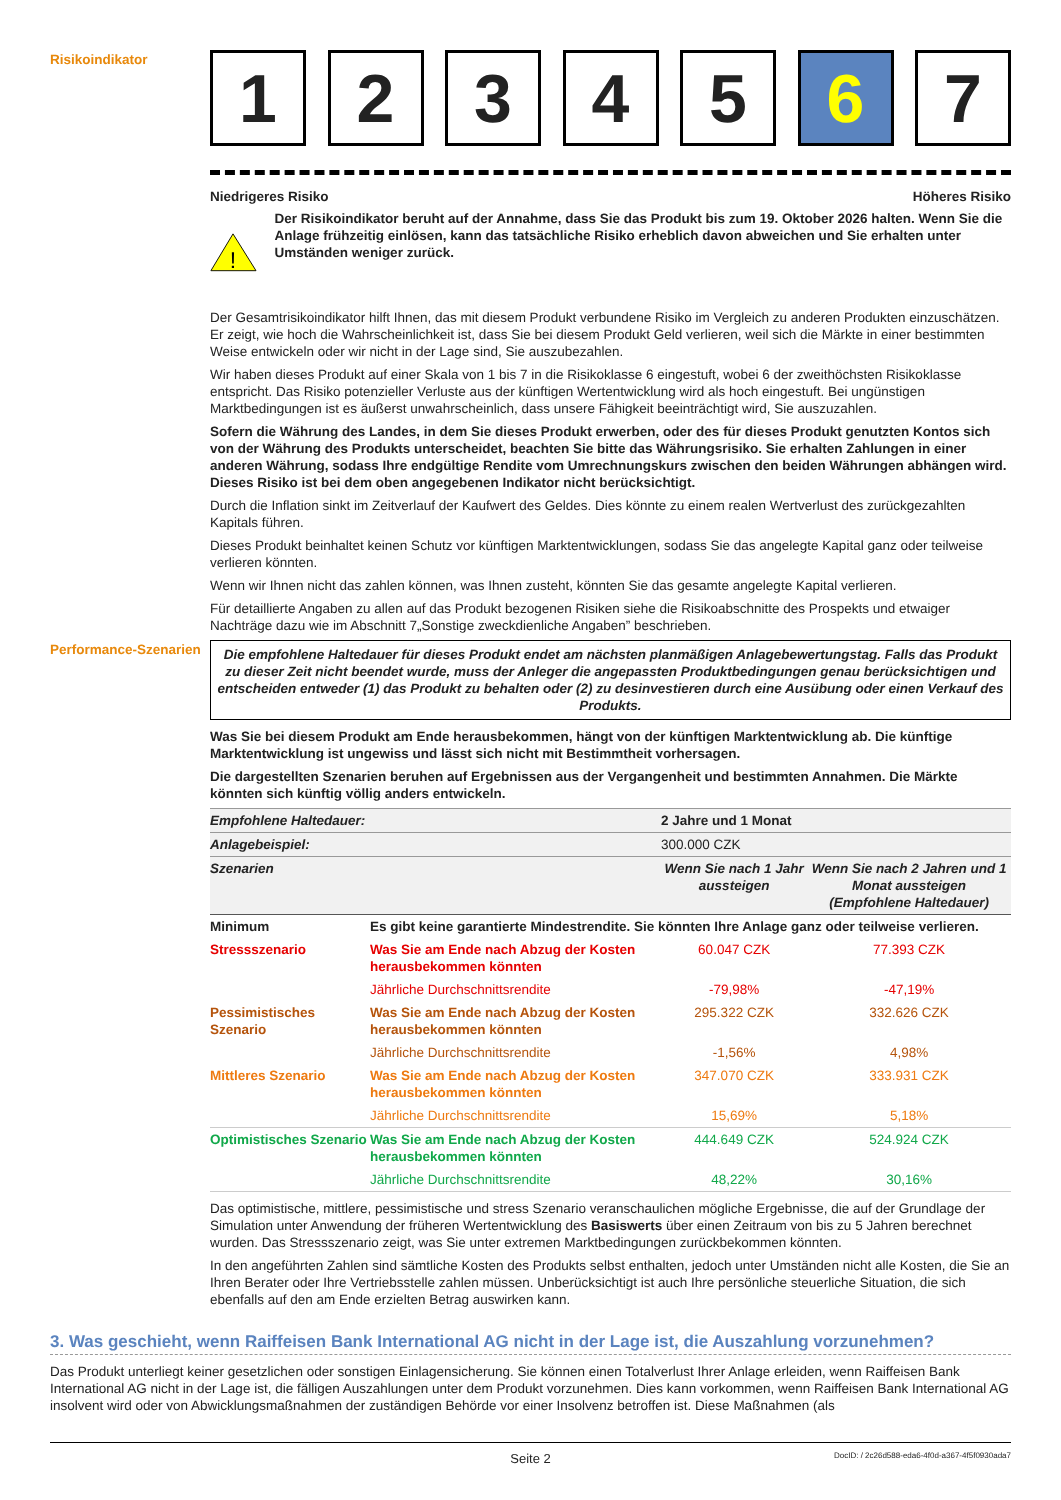Risikoindikator
1 2 3 4 5 6 7
Niedrigeres Risiko Höheres Risiko
!
Der Risikoindikator beruht auf der Annahme, dass Sie das Produkt bis zum 19. Oktober 2026 halten. Wenn Sie die Anlage frühzeitig einlösen, kann das tatsächliche Risiko erheblich davon abweichen und Sie erhalten unter Umständen weniger zurück.
Der Gesamtrisikoindikator hilft Ihnen, das mit diesem Produkt verbundene Risiko im Vergleich zu anderen Produkten einzuschätzen. Er zeigt, wie hoch die Wahrscheinlichkeit ist, dass Sie bei diesem Produkt Geld verlieren, weil sich die Märkte in einer bestimmten Weise entwickeln oder wir nicht in der Lage sind, Sie auszubezahlen.
Wir haben dieses Produkt auf einer Skala von 1 bis 7 in die Risikoklasse 6 eingestuft, wobei 6 der zweithöchsten Risikoklasse entspricht. Das Risiko potenzieller Verluste aus der künftigen Wertentwicklung wird als hoch eingestuft. Bei ungünstigen Marktbedingungen ist es äußerst unwahrscheinlich, dass unsere Fähigkeit beeinträchtigt wird, Sie auszuzahlen.
Sofern die Währung des Landes, in dem Sie dieses Produkt erwerben, oder des für dieses Produkt genutzten Kontos sich von der Währung des Produkts unterscheidet, beachten Sie bitte das Währungsrisiko. Sie erhalten Zahlungen in einer anderen Währung, sodass Ihre endgültige Rendite vom Umrechnungskurs zwischen den beiden Währungen abhängen wird. Dieses Risiko ist bei dem oben angegebenen Indikator nicht berücksichtigt.
Durch die Inflation sinkt im Zeitverlauf der Kaufwert des Geldes. Dies könnte zu einem realen Wertverlust des zurückgezahlten Kapitals führen.
Dieses Produkt beinhaltet keinen Schutz vor künftigen Marktentwicklungen, sodass Sie das angelegte Kapital ganz oder teilweise verlieren könnten.
Wenn wir Ihnen nicht das zahlen können, was Ihnen zusteht, könnten Sie das gesamte angelegte Kapital verlieren.
Für detaillierte Angaben zu allen auf das Produkt bezogenen Risiken siehe die Risikoabschnitte des Prospekts und etwaiger Nachträge dazu wie im Abschnitt 7„Sonstige zweckdienliche Angaben” beschrieben.
Performance-Szenarien
Die empfohlene Haltedauer für dieses Produkt endet am nächsten planmäßigen Anlagebewertungstag. Falls das Produkt zu dieser Zeit nicht beendet wurde, muss der Anleger die angepassten Produktbedingungen genau berücksichtigen und entscheiden entweder (1) das Produkt zu behalten oder (2) zu desinvestieren durch eine Ausübung oder einen Verkauf des Produkts.
Was Sie bei diesem Produkt am Ende herausbekommen, hängt von der künftigen Marktentwicklung ab. Die künftige Marktentwicklung ist ungewiss und lässt sich nicht mit Bestimmtheit vorhersagen.
Die dargestellten Szenarien beruhen auf Ergebnissen aus der Vergangenheit und bestimmten Annahmen. Die Märkte könnten sich künftig völlig anders entwickeln.
| Empfohlene Haltedauer: | | 2 Jahre und 1 Monat | |
| --- | --- | --- | --- |
| Anlagebeispiel: | | 300.000 CZK | |
| Szenarien | | Wenn Sie nach 1 Jahr aussteigen | Wenn Sie nach 2 Jahren und 1 Monat aussteigen (Empfohlene Haltedauer) |
| Minimum | Es gibt keine garantierte Mindestrendite. Sie könnten Ihre Anlage ganz oder teilweise verlieren. | | |
| Stressszenario | Was Sie am Ende nach Abzug der Kosten herausbekommen könnten | 60.047 CZK | 77.393 CZK |
| | Jährliche Durchschnittsrendite | -79,98% | -47,19% |
| Pessimistisches Szenario | Was Sie am Ende nach Abzug der Kosten herausbekommen könnten | 295.322 CZK | 332.626 CZK |
| | Jährliche Durchschnittsrendite | -1,56% | 4,98% |
| Mittleres Szenario | Was Sie am Ende nach Abzug der Kosten herausbekommen könnten | 347.070 CZK | 333.931 CZK |
| | Jährliche Durchschnittsrendite | 15,69% | 5,18% |
| Optimistisches Szenario | Was Sie am Ende nach Abzug der Kosten herausbekommen könnten | 444.649 CZK | 524.924 CZK |
| | Jährliche Durchschnittsrendite | 48,22% | 30,16% |
Das optimistische, mittlere, pessimistische und stress Szenario veranschaulichen mögliche Ergebnisse, die auf der Grundlage der Simulation unter Anwendung der früheren Wertentwicklung des Basiswerts über einen Zeitraum von bis zu 5 Jahren berechnet wurden. Das Stressszenario zeigt, was Sie unter extremen Marktbedingungen zurückbekommen könnten.
In den angeführten Zahlen sind sämtliche Kosten des Produkts selbst enthalten, jedoch unter Umständen nicht alle Kosten, die Sie an Ihren Berater oder Ihre Vertriebsstelle zahlen müssen. Unberücksichtigt ist auch Ihre persönliche steuerliche Situation, die sich ebenfalls auf den am Ende erzielten Betrag auswirken kann.
3. Was geschieht, wenn Raiffeisen Bank International AG nicht in der Lage ist, die Auszahlung vorzunehmen?
Das Produkt unterliegt keiner gesetzlichen oder sonstigen Einlagensicherung. Sie können einen Totalverlust Ihrer Anlage erleiden, wenn Raiffeisen Bank International AG nicht in der Lage ist, die fälligen Auszahlungen unter dem Produkt vorzunehmen. Dies kann vorkommen, wenn Raiffeisen Bank International AG insolvent wird oder von Abwicklungsmaßnahmen der zuständigen Behörde vor einer Insolvenz betroffen ist. Diese Maßnahmen (als
Seite 2 DocID: / 2c26d588-eda6-4f0d-a367-4f5f0930ada7